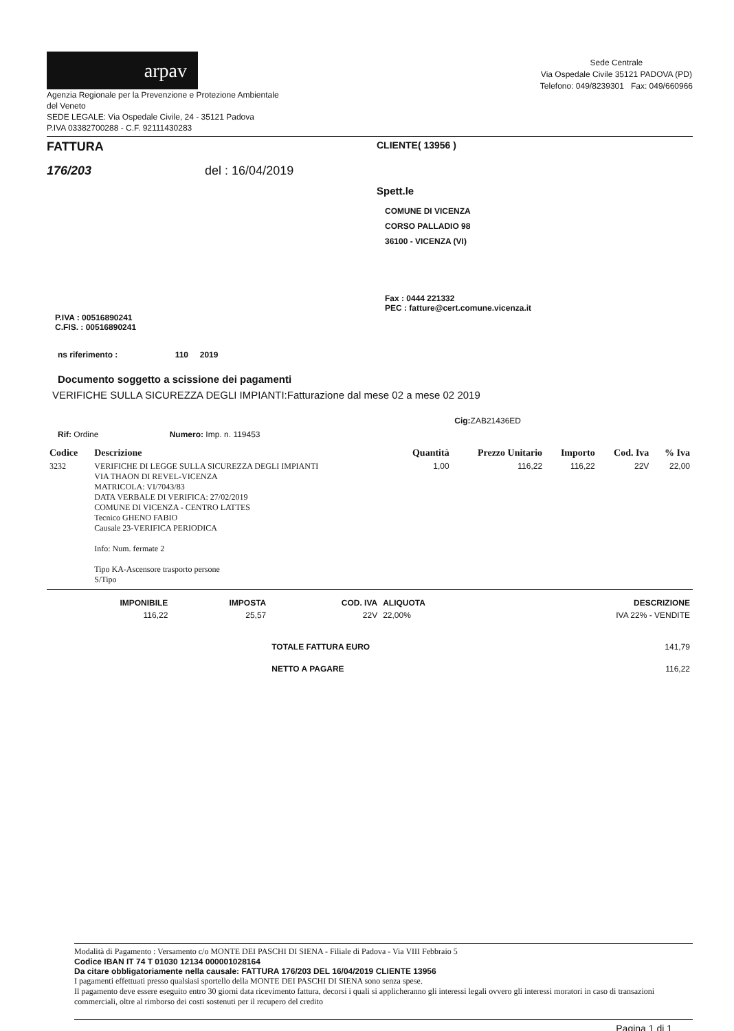arpav
Agenzia Regionale per la Prevenzione e Protezione Ambientale
del Veneto
SEDE LEGALE: Via Ospedale Civile, 24 - 35121 Padova
P.IVA 03382700288 - C.F. 92111430283
Sede Centrale
Via Ospedale Civile 35121 PADOVA (PD)
Telefono: 049/8239301 Fax: 049/660966
FATTURA
176/203 del : 16/04/2019
CLIENTE( 13956 )
Spett.le
COMUNE DI VICENZA
CORSO PALLADIO 98
36100 - VICENZA (VI)
Fax : 0444 221332
PEC : fatture@cert.comune.vicenza.it
P.IVA : 00516890241
C.FIS. : 00516890241
ns riferimento : 110 2019
Documento soggetto a scissione dei pagamenti
VERIFICHE SULLA SICUREZZA DEGLI IMPIANTI:Fatturazione dal mese 02 a mese 02 2019
Cig: ZAB21436ED
Rif: Ordine Numero: Imp. n. 119453
| Codice | Descrizione | Quantità | Prezzo Unitario | Importo | Cod. Iva | % Iva |
| --- | --- | --- | --- | --- | --- | --- |
| 3232 | VERIFICHE DI LEGGE SULLA SICUREZZA DEGLI IMPIANTI VIA THAON DI REVEL-VICENZA MATRICOLA: VI/7043/83 DATA VERBALE DI VERIFICA: 27/02/2019 COMUNE DI VICENZA - CENTRO LATTES Tecnico GHENO FABIO Causale 23-VERIFICA PERIODICA Info: Num. fermate 2 Tipo KA-Ascensore trasporto persone S/Tipo | 1,00 | 116,22 | 116,22 | 22V | 22,00 |
| IMPONIBILE | IMPOSTA | COD. IVA | ALIQUOTA | DESCRIZIONE |
| --- | --- | --- | --- | --- |
| 116,22 | 25,57 | 22V | 22,00% | IVA 22% - VENDITE |
| | | TOTALE FATTURA EURO | | 141,79 |
| | | NETTO A PAGARE | | 116,22 |
Modalità di Pagamento : Versamento c/o MONTE DEI PASCHI DI SIENA - Filiale di Padova - Via VIII Febbraio 5
Codice IBAN IT 74 T 01030 12134 000001028164
Da citare obbligatoriamente nella causale: FATTURA 176/203 DEL 16/04/2019 CLIENTE 13956
I pagamenti effettuati presso qualsiasi sportello della MONTE DEI PASCHI DI SIENA sono senza spese.
Il pagamento deve essere eseguito entro 30 giorni data ricevimento fattura, decorsi i quali si applicheranno gli interessi legali ovvero gli interessi moratori in caso di transazioni commerciali, oltre al rimborso dei costi sostenuti per il recupero del credito
Pagina 1 di 1